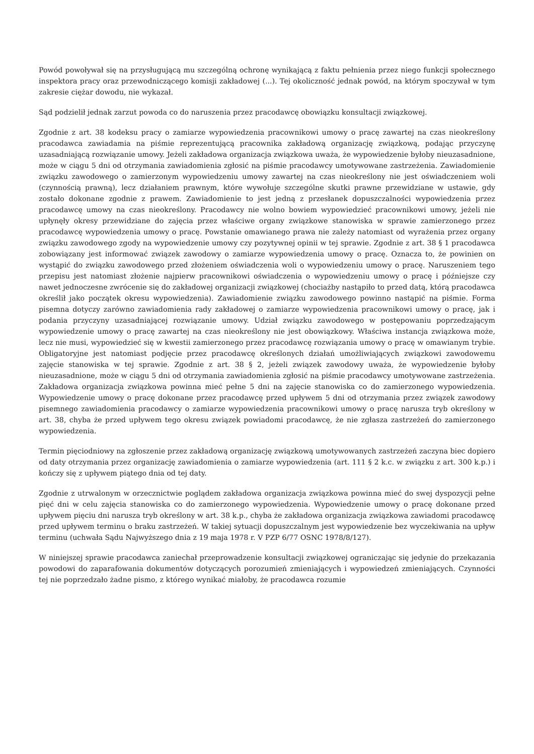Powód powoływał się na przysługującą mu szczególną ochronę wynikającą z faktu pełnienia przez niego funkcji społecznego inspektora pracy oraz przewodniczącego komisji zakładowej (...). Tej okoliczność jednak powód, na którym spoczywał w tym zakresie ciężar dowodu, nie wykazał.
Sąd podzielił jednak zarzut powoda co do naruszenia przez pracodawcę obowiązku konsultacji związkowej.
Zgodnie z art. 38 kodeksu pracy o zamiarze wypowiedzenia pracownikowi umowy o pracę zawartej na czas nieokreślony pracodawca zawiadamia na piśmie reprezentującą pracownika zakładową organizację związkową, podając przyczynę uzasadniającą rozwiązanie umowy. Jeżeli zakładowa organizacja związkowa uważa, że wypowiedzenie byłoby nieuzasadnione, może w ciągu 5 dni od otrzymania zawiadomienia zgłosić na piśmie pracodawcy umotywowane zastrzeżenia. Zawiadomienie związku zawodowego o zamierzonym wypowiedzeniu umowy zawartej na czas nieokreślony nie jest oświadczeniem woli (czynnością prawną), lecz działaniem prawnym, które wywołuje szczególne skutki prawne przewidziane w ustawie, gdy zostało dokonane zgodnie z prawem. Zawiadomienie to jest jedną z przesłanek dopuszczalności wypowiedzenia przez pracodawcę umowy na czas nieokreślony. Pracodawcy nie wolno bowiem wypowiedzieć pracownikowi umowy, jeżeli nie upłynęły okresy przewidziane do zajęcia przez właściwe organy związkowe stanowiska w sprawie zamierzonego przez pracodawcę wypowiedzenia umowy o pracę. Powstanie omawianego prawa nie zależy natomiast od wyrażenia przez organy związku zawodowego zgody na wypowiedzenie umowy czy pozytywnej opinii w tej sprawie. Zgodnie z art. 38 § 1 pracodawca zobowiązany jest informować związek zawodowy o zamiarze wypowiedzenia umowy o pracę. Oznacza to, że powinien on wystąpić do związku zawodowego przed złożeniem oświadczenia woli o wypowiedzeniu umowy o pracę. Naruszeniem tego przepisu jest natomiast złożenie najpierw pracownikowi oświadczenia o wypowiedzeniu umowy o pracę i późniejsze czy nawet jednoczesne zwrócenie się do zakładowej organizacji związkowej (chociażby nastąpiło to przed datą, którą pracodawca określił jako początek okresu wypowiedzenia). Zawiadomienie związku zawodowego powinno nastąpić na piśmie. Forma pisemna dotyczy zarówno zawiadomienia rady zakładowej o zamiarze wypowiedzenia pracownikowi umowy o pracę, jak i podania przyczyny uzasadniającej rozwiązanie umowy. Udział związku zawodowego w postępowaniu poprzedzającym wypowiedzenie umowy o pracę zawartej na czas nieokreślony nie jest obowiązkowy. Właściwa instancja związkowa może, lecz nie musi, wypowiedzieć się w kwestii zamierzonego przez pracodawcę rozwiązania umowy o pracę w omawianym trybie. Obligatoryjne jest natomiast podjęcie przez pracodawcę określonych działań umożliwiających związkowi zawodowemu zajęcie stanowiska w tej sprawie. Zgodnie z art. 38 § 2, jeżeli związek zawodowy uważa, że wypowiedzenie byłoby nieuzasadnione, może w ciągu 5 dni od otrzymania zawiadomienia zgłosić na piśmie pracodawcy umotywowane zastrzeżenia. Zakładowa organizacja związkowa powinna mieć pełne 5 dni na zajęcie stanowiska co do zamierzonego wypowiedzenia. Wypowiedzenie umowy o pracę dokonane przez pracodawcę przed upływem 5 dni od otrzymania przez związek zawodowy pisemnego zawiadomienia pracodawcy o zamiarze wypowiedzenia pracownikowi umowy o pracę narusza tryb określony w art. 38, chyba że przed upływem tego okresu związek powiadomi pracodawcę, że nie zgłasza zastrzeżeń do zamierzonego wypowiedzenia.
Termin pięciodniowy na zgłoszenie przez zakładową organizację związkową umotywowanych zastrzeżeń zaczyna biec dopiero od daty otrzymania przez organizację zawiadomienia o zamiarze wypowiedzenia (art. 111 § 2 k.c. w związku z art. 300 k.p.) i kończy się z upływem piątego dnia od tej daty.
Zgodnie z utrwalonym w orzecznictwie poglądem zakładowa organizacja związkowa powinna mieć do swej dyspozycji pełne pięć dni w celu zajęcia stanowiska co do zamierzonego wypowiedzenia. Wypowiedzenie umowy o pracę dokonane przed upływem pięciu dni narusza tryb określony w art. 38 k.p., chyba że zakładowa organizacja związkowa zawiadomi pracodawcę przed upływem terminu o braku zastrzeżeń. W takiej sytuacji dopuszczalnym jest wypowiedzenie bez wyczekiwania na upływ terminu (uchwała Sądu Najwyższego dnia z 19 maja 1978 r. V PZP 6/77 OSNC 1978/8/127).
W niniejszej sprawie pracodawca zaniechał przeprowadzenie konsultacji związkowej ograniczając się jedynie do przekazania powodowi do zaparafowania dokumentów dotyczących porozumień zmieniających i wypowiedzeń zmieniających. Czynności tej nie poprzedzało żadne pismo, z którego wynikać miałoby, że pracodawca rozumie